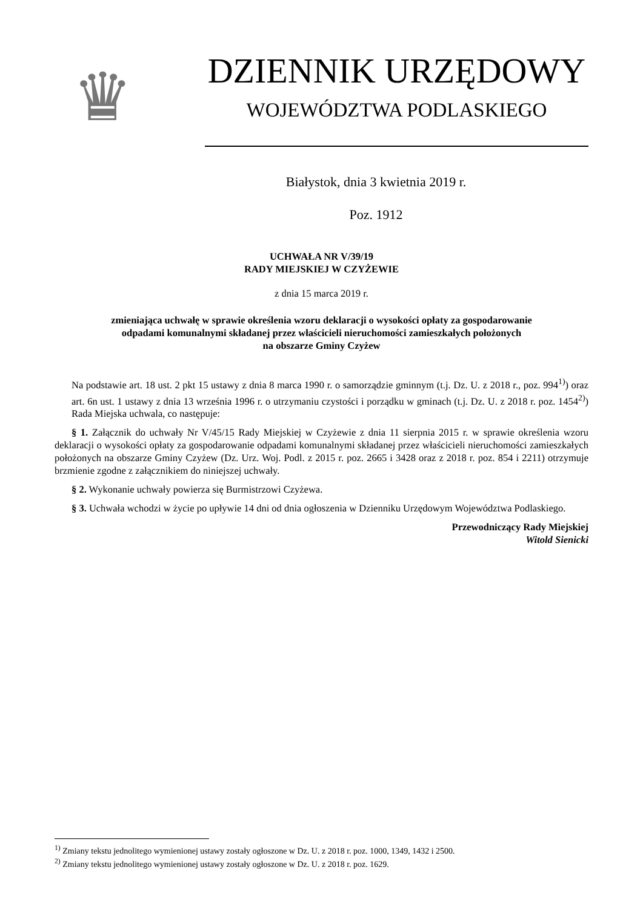♛
DZIENNIK URZĘDOWY
WOJEWÓDZTWA PODLASKIEGO
Białystok, dnia 3 kwietnia 2019 r.
Poz. 1912
UCHWAŁA NR V/39/19
RADY MIEJSKIEJ W CZYŻEWIE
z dnia 15 marca 2019 r.
zmieniająca uchwałę w sprawie określenia wzoru deklaracji o wysokości opłaty za gospodarowanie
odpadami komunalnymi składanej przez właścicieli nieruchomości zamieszkałych położonych
na obszarze Gminy Czyżew
Na podstawie art. 18 ust. 2 pkt 15 ustawy z dnia 8 marca 1990 r. o samorządzie gminnym (t.j. Dz. U. z 2018 r., poz. 994<sup>1)</sup>) oraz art. 6n ust. 1 ustawy z dnia 13 września 1996 r. o utrzymaniu czystości i porządku w gminach (t.j. Dz. U. z 2018 r. poz. 1454<sup>2)</sup>) Rada Miejska uchwala, co następuje:
§ 1. Załącznik do uchwały Nr V/45/15 Rady Miejskiej w Czyżewie z dnia 11 sierpnia 2015 r. w sprawie określenia wzoru deklaracji o wysokości opłaty za gospodarowanie odpadami komunalnymi składanej przez właścicieli nieruchomości zamieszkałych położonych na obszarze Gminy Czyżew (Dz. Urz. Woj. Podl. z 2015 r. poz. 2665 i 3428 oraz z 2018 r. poz. 854 i 2211) otrzymuje brzmienie zgodne z załącznikiem do niniejszej uchwały.
§ 2. Wykonanie uchwały powierza się Burmistrzowi Czyżewa.
§ 3. Uchwała wchodzi w życie po upływie 14 dni od dnia ogłoszenia w Dzienniku Urzędowym Województwa Podlaskiego.
Przewodniczący Rady Miejskiej
Witold Sienicki
<sup>1)</sup> Zmiany tekstu jednolitego wymienionej ustawy zostały ogłoszone w Dz. U. z 2018 r. poz. 1000, 1349, 1432 i 2500.
<sup>2)</sup> Zmiany tekstu jednolitego wymienionej ustawy zostały ogłoszone w Dz. U. z 2018 r. poz. 1629.